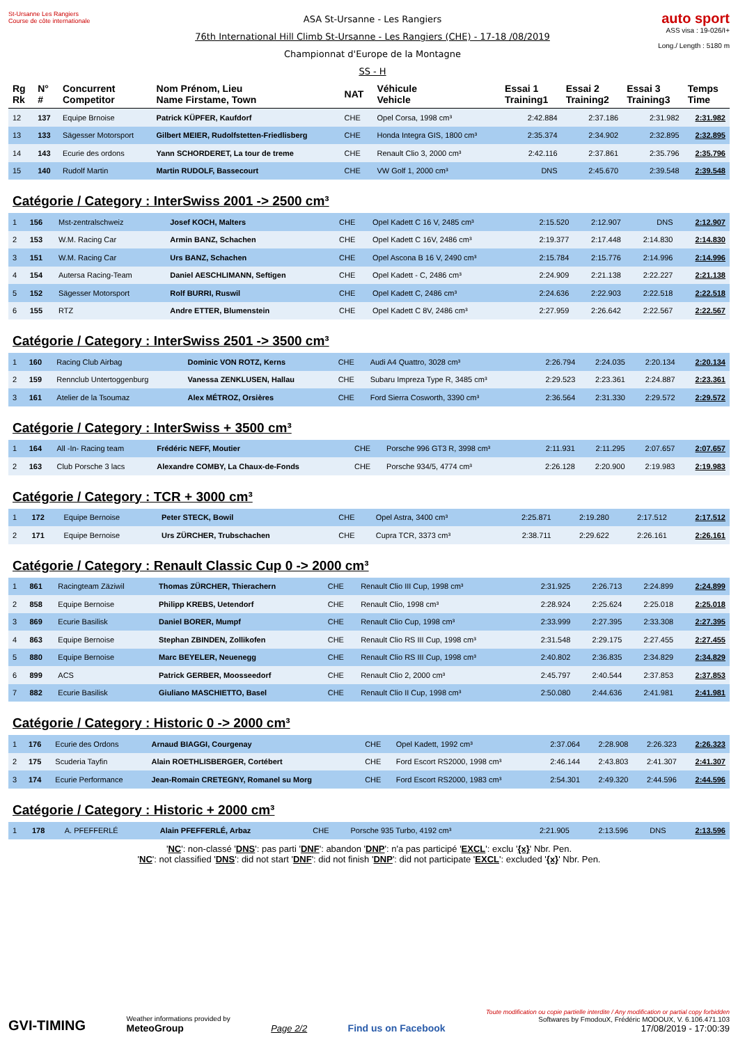St-Ursanne Les Rangiers
Course de côte internationale
ASA St-Ursanne - Les Rangiers
76th International Hill Climb St-Ursanne - Les Rangiers (CHE) - 17-18 /08/2019
Championnat d'Europe de la Montagne
SS - H
auto sport
ASS visa : 19-026/I+
Long./ Length : 5180 m
| Rg Rk | N° # | Concurrent Competitor | Nom Prénom, Lieu Name Firstame, Town | NAT | Véhicule Vehicle | Essai 1 Training1 | Essai 2 Training2 | Essai 3 Training3 | Temps Time |
| --- | --- | --- | --- | --- | --- | --- | --- | --- | --- |
| 12 | 137 | Equipe Brnoise | Patrick KÜPFER, Kaufdorf | CHE | Opel Corsa, 1998 cm³ | 2:42.884 | 2:37.186 | 2:31.982 | 2:31.982 |
| 13 | 133 | Sägesser Motorsport | Gilbert MEIER, Rudolfstetten-Friedlisberg | CHE | Honda Integra GIS, 1800 cm³ | 2:35.374 | 2:34.902 | 2:32.895 | 2:32.895 |
| 14 | 143 | Ecurie des ordons | Yann SCHORDERET, La tour de treme | CHE | Renault Clio 3, 2000 cm³ | 2:42.116 | 2:37.861 | 2:35.796 | 2:35.796 |
| 15 | 140 | Rudolf Martin | Martin RUDOLF, Bassecourt | CHE | VW Golf 1, 2000 cm³ | DNS | 2:45.670 | 2:39.548 | 2:39.548 |
Catégorie / Category : InterSwiss 2001 -> 2500 cm³
| 1 | 156 | Mst-zentralschweiz | Josef KOCH, Malters | CHE | Opel Kadett C 16 V, 2485 cm³ | 2:15.520 | 2:12.907 | DNS | 2:12.907 |
| 2 | 153 | W.M. Racing Car | Armin BANZ, Schachen | CHE | Opel Kadett C 16V, 2486 cm³ | 2:19.377 | 2:17.448 | 2:14.830 | 2:14.830 |
| 3 | 151 | W.M. Racing Car | Urs BANZ, Schachen | CHE | Opel Ascona B 16 V, 2490 cm³ | 2:15.784 | 2:15.776 | 2:14.996 | 2:14.996 |
| 4 | 154 | Autersa Racing-Team | Daniel AESCHLIMANN, Seftigen | CHE | Opel Kadett - C, 2486 cm³ | 2:24.909 | 2:21.138 | 2:22.227 | 2:21.138 |
| 5 | 152 | Sägesser Motorsport | Rolf BURRI, Ruswil | CHE | Opel Kadett C, 2486 cm³ | 2:24.636 | 2:22.903 | 2:22.518 | 2:22.518 |
| 6 | 155 | RTZ | Andre ETTER, Blumenstein | CHE | Opel Kadett C 8V, 2486 cm³ | 2:27.959 | 2:26.642 | 2:22.567 | 2:22.567 |
Catégorie / Category : InterSwiss 2501 -> 3500 cm³
| 1 | 160 | Racing Club Airbag | Dominic VON ROTZ, Kerns | CHE | Audi A4 Quattro, 3028 cm³ | 2:26.794 | 2:24.035 | 2:20.134 | 2:20.134 |
| 2 | 159 | Rennclub Untertoggenburg | Vanessa ZENKLUSEN, Hallau | CHE | Subaru Impreza Type R, 3485 cm³ | 2:29.523 | 2:23.361 | 2:24.887 | 2:23.361 |
| 3 | 161 | Atelier de la Tsoumaz | Alex MÉTROZ, Orsières | CHE | Ford Sierra Cosworth, 3390 cm³ | 2:36.564 | 2:31.330 | 2:29.572 | 2:29.572 |
Catégorie / Category : InterSwiss + 3500 cm³
| 1 | 164 | All -In- Racing team | Frédéric NEFF, Moutier | CHE | Porsche 996 GT3 R, 3998 cm³ | 2:11.931 | 2:11.295 | 2:07.657 | 2:07.657 |
| 2 | 163 | Club Porsche 3 lacs | Alexandre COMBY, La Chaux-de-Fonds | CHE | Porsche 934/5, 4774 cm³ | 2:26.128 | 2:20.900 | 2:19.983 | 2:19.983 |
Catégorie / Category : TCR + 3000 cm³
| 1 | 172 | Equipe Bernoise | Peter STECK, Bowil | CHE | Opel Astra, 3400 cm³ | 2:25.871 | 2:19.280 | 2:17.512 | 2:17.512 |
| 2 | 171 | Equipe Bernoise | Urs ZÜRCHER, Trubschachen | CHE | Cupra TCR, 3373 cm³ | 2:38.711 | 2:29.622 | 2:26.161 | 2:26.161 |
Catégorie / Category : Renault Classic Cup 0 -> 2000 cm³
| 1 | 861 | Racingteam Zäziwil | Thomas ZÜRCHER, Thierachern | CHE | Renault Clio III Cup, 1998 cm³ | 2:31.925 | 2:26.713 | 2:24.899 | 2:24.899 |
| 2 | 858 | Equipe Bernoise | Philipp KREBS, Uetendorf | CHE | Renault Clio, 1998 cm³ | 2:28.924 | 2:25.624 | 2:25.018 | 2:25.018 |
| 3 | 869 | Ecurie Basilisk | Daniel BORER, Mumpf | CHE | Renault Clio Cup, 1998 cm³ | 2:33.999 | 2:27.395 | 2:33.308 | 2:27.395 |
| 4 | 863 | Equipe Bernoise | Stephan ZBINDEN, Zollikofen | CHE | Renault Clio RS III Cup, 1998 cm³ | 2:31.548 | 2:29.175 | 2:27.455 | 2:27.455 |
| 5 | 880 | Equipe Bernoise | Marc BEYELER, Neuenegg | CHE | Renault Clio RS III Cup, 1998 cm³ | 2:40.802 | 2:36.835 | 2:34.829 | 2:34.829 |
| 6 | 899 | ACS | Patrick GERBER, Moosseedorf | CHE | Renault Clio 2, 2000 cm³ | 2:45.797 | 2:40.544 | 2:37.853 | 2:37.853 |
| 7 | 882 | Ecurie Basilisk | Giuliano MASCHIETTO, Basel | CHE | Renault Clio II Cup, 1998 cm³ | 2:50.080 | 2:44.636 | 2:41.981 | 2:41.981 |
Catégorie / Category : Historic 0 -> 2000 cm³
| 1 | 176 | Ecurie des Ordons | Arnaud BIAGGI, Courgenay | CHE | Opel Kadett, 1992 cm³ | 2:37.064 | 2:28.908 | 2:26.323 | 2:26.323 |
| 2 | 175 | Scuderia Tayfin | Alain ROETHLISBERGER, Cortébert | CHE | Ford Escort RS2000, 1998 cm³ | 2:46.144 | 2:43.803 | 2:41.307 | 2:41.307 |
| 3 | 174 | Ecurie Performance | Jean-Romain CRETEGNY, Romanel su Morg | CHE | Ford Escort RS2000, 1983 cm³ | 2:54.301 | 2:49.320 | 2:44.596 | 2:44.596 |
Catégorie / Category : Historic + 2000 cm³
| 1 | 178 | A. PFEFFERLÉ | Alain PFEFFERLÉ, Arbaz | CHE | Porsche 935 Turbo, 4192 cm³ | 2:21.905 | 2:13.596 | DNS | 2:13.596 |
'NC': non-classé 'DNS': pas parti 'DNF': abandon 'DNP': n'a pas participé 'EXCL': exclu '{x}' Nbr. Pen.
'NC': not classified 'DNS': did not start 'DNF': did not finish 'DNP': did not participate 'EXCL': excluded '{x}' Nbr. Pen.
GVI-TIMING
Weather informations provided by
MeteoGroup
Page 2/2
Find us on Facebook
Toute modification ou copie partielle interdite / Any modification or partial copy forbidden
Softwares by FmodouX, Frédéric MODOUX, V. 6.106.471.103
17/08/2019 - 17:00:39